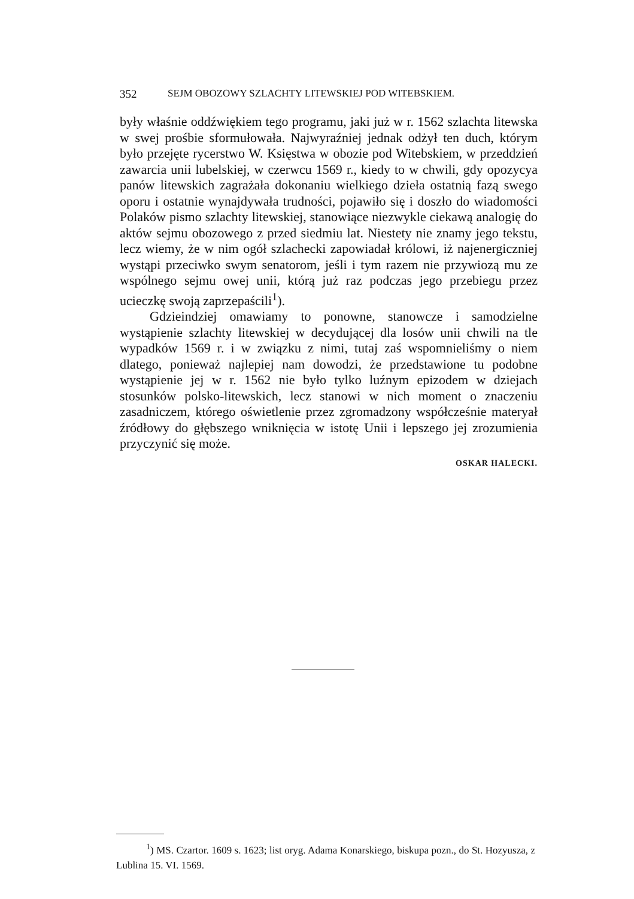352 SEJM OBOZOWY SZLACHTY LITEWSKIEJ POD WITEBSKIEM.
były właśnie oddźwiękiem tego programu, jaki już w r. 1562 szlachta litewska w swej prośbie sformułowała. Najwyraźniej jednak odżył ten duch, którym było przejęte rycerstwo W. Księstwa w obozie pod Witebskiem, w przeddzień zawarcia unii lubelskiej, w czerwcu 1569 r., kiedy to w chwili, gdy opozycya panów litewskich zagrażała dokonaniu wielkiego dzieła ostatnią fazą swego oporu i ostatnie wynajdywała trudności, pojawiło się i doszło do wiadomości Polaków pismo szlachty litewskiej, stanowiące niezwykle ciekawą analogię do aktów sejmu obozowego z przed siedmiu lat. Niestety nie znamy jego tekstu, lecz wiemy, że w nim ogół szlachecki zapowiadał królowi, iż najenergiczniej wystąpi przeciwko swym senatorom, jeśli i tym razem nie przywiozą mu ze wspólnego sejmu owej unii, którą już raz podczas jego przebiegu przez ucieczkę swoją zaprzepaścili<sup>1</sup>).
Gdzieindziej omawiamy to ponowne, stanowcze i samodzielne wystąpienie szlachty litewskiej w decydującej dla losów unii chwili na tle wypadków 1569 r. i w związku z nimi, tutaj zaś wspomnieliśmy o niem dlatego, ponieważ najlepiej nam dowodzi, że przedstawione tu podobne wystąpienie jej w r. 1562 nie było tylko luźnym epizodem w dziejach stosunków polsko-litewskich, lecz stanowi w nich moment o znaczeniu zasadniczem, którego oświetlenie przez zgromadzony współcześnie materyał źródłowy do głębszego wniknięcia w istotę Unii i lepszego jej zrozumienia przyczynić się może.
OSKAR HALECKI.
<sup>1</sup>) MS. Czartor. 1609 s. 1623; list oryg. Adama Konarskiego, biskupa pozn., do St. Hozyusza, z Lublina 15. VI. 1569.